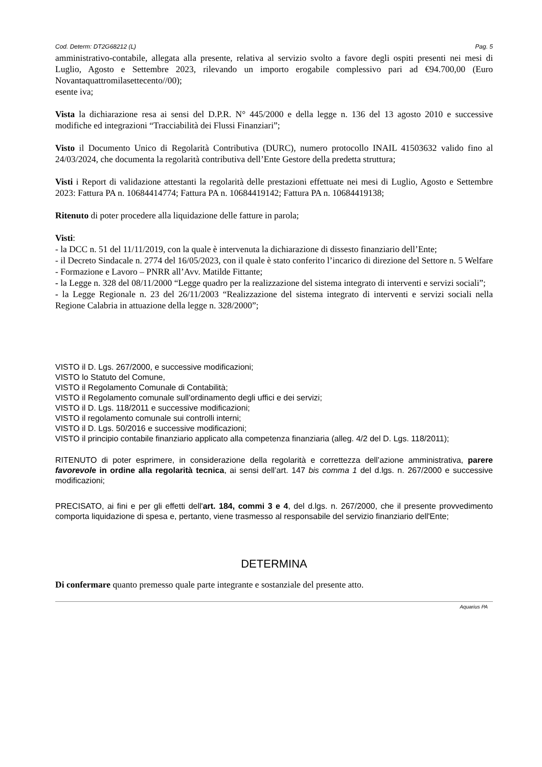Cod. Determ: DT2G68212 (L) Pag. 5
amministrativo-contabile, allegata alla presente, relativa al servizio svolto a favore degli ospiti presenti nei mesi di Luglio, Agosto e Settembre 2023, rilevando un importo erogabile complessivo pari ad €94.700,00 (Euro Novantaquattromilasettecento//00);
esente iva;
Vista la dichiarazione resa ai sensi del D.P.R. N° 445/2000 e della legge n. 136 del 13 agosto 2010 e successive modifiche ed integrazioni “Tracciabilità dei Flussi Finanziari”;
Visto il Documento Unico di Regolarità Contributiva (DURC), numero protocollo INAIL 41503632 valido fino al 24/03/2024, che documenta la regolarità contributiva dell’Ente Gestore della predetta struttura;
Visti i Report di validazione attestanti la regolarità delle prestazioni effettuate nei mesi di Luglio, Agosto e Settembre 2023: Fattura PA n. 10684414774; Fattura PA n. 10684419142; Fattura PA n. 10684419138;
Ritenuto di poter procedere alla liquidazione delle fatture in parola;
Visti:
- la DCC n. 51 del 11/11/2019, con la quale è intervenuta la dichiarazione di dissesto finanziario dell’Ente;
- il Decreto Sindacale n. 2774 del 16/05/2023, con il quale è stato conferito l’incarico di direzione del Settore n. 5 Welfare - Formazione e Lavoro – PNRR all’Avv. Matilde Fittante;
- la Legge n. 328 del 08/11/2000 “Legge quadro per la realizzazione del sistema integrato di interventi e servizi sociali”;
- la Legge Regionale n. 23 del 26/11/2003 “Realizzazione del sistema integrato di interventi e servizi sociali nella Regione Calabria in attuazione della legge n. 328/2000”;
VISTO il D. Lgs. 267/2000, e successive modificazioni;
VISTO lo Statuto del Comune,
VISTO il Regolamento Comunale di Contabilità;
VISTO il Regolamento comunale sull'ordinamento degli uffici e dei servizi;
VISTO il D. Lgs. 118/2011 e successive modificazioni;
VISTO il regolamento comunale sui controlli interni;
VISTO il D. Lgs. 50/2016 e successive modificazioni;
VISTO il principio contabile finanziario applicato alla competenza finanziaria (alleg. 4/2 del D. Lgs. 118/2011);
RITENUTO di poter esprimere, in considerazione della regolarità e correttezza dell’azione amministrativa, parere favorevole in ordine alla regolarità tecnica, ai sensi dell’art. 147 bis comma 1 del d.lgs. n. 267/2000 e successive modificazioni;
PRECISATO, ai fini e per gli effetti dell'art. 184, commi 3 e 4, del d.lgs. n. 267/2000, che il presente provvedimento comporta liquidazione di spesa e, pertanto, viene trasmesso al responsabile del servizio finanziario dell'Ente;
DETERMINA
Di confermare quanto premesso quale parte integrante e sostanziale del presente atto.
Aquarius PA